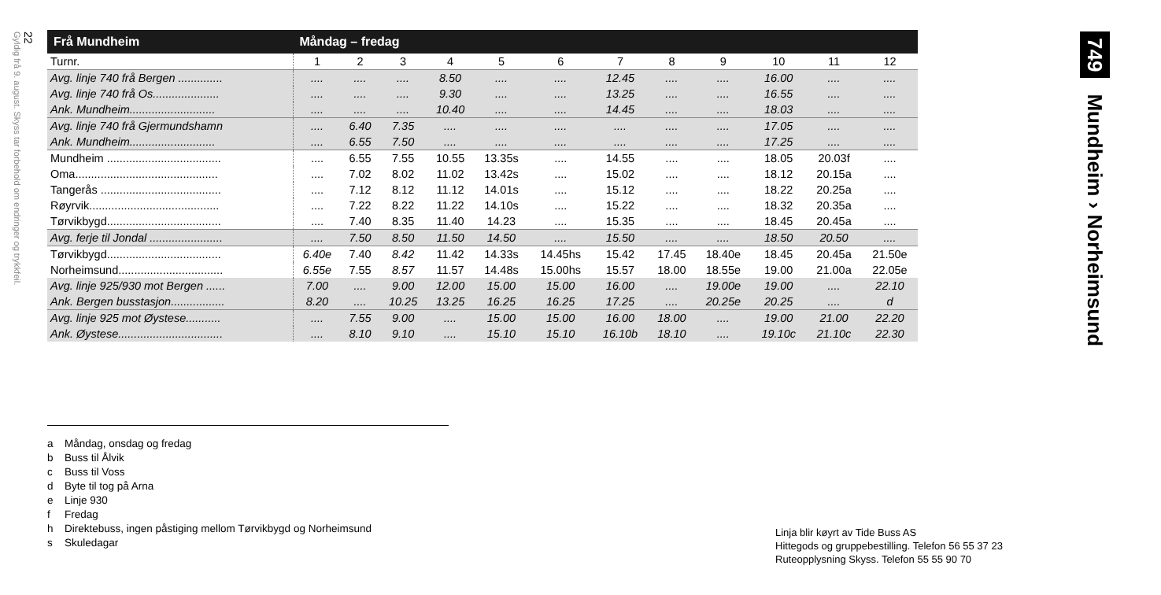22
Gyldig frå 9. august. Skyss tar forbehold om endringer og trykkfeil.
749 Mundheim › Norheimsund
| Frå Mundheim | Måndag – fredag | | | | | | | | | | | |
| --- | --- | --- | --- | --- | --- | --- | --- | --- | --- | --- | --- | --- |
| Turnr. | 1 | 2 | 3 | 4 | 5 | 6 | 7 | 8 | 9 | 10 | 11 | 12 |
| Avg. linje 740 frå Bergen .............. | .... | .... | .... | 8.50 | .... | .... | 12.45 | .... | .... | 16.00 | .... | .... |
| Avg. linje 740 frå Os..................... | .... | .... | .... | 9.30 | .... | .... | 13.25 | .... | .... | 16.55 | .... | .... |
| Ank. Mundheim........................... | .... | .... | .... | 10.40 | .... | .... | 14.45 | .... | .... | 18.03 | .... | .... |
| Avg. linje 740 frå Gjermundshamn | .... | 6.40 | 7.35 | .... | .... | .... | .... | .... | .... | 17.05 | .... | .... |
| Ank. Mundheim........................... | .... | 6.55 | 7.50 | .... | .... | .... | .... | .... | .... | 17.25 | .... | .... |
| Mundheim .................................... | .... | 6.55 | 7.55 | 10.55 | 13.35s | .... | 14.55 | .... | .... | 18.05 | 20.03f | .... |
| Oma............................................. | .... | 7.02 | 8.02 | 11.02 | 13.42s | .... | 15.02 | .... | .... | 18.12 | 20.15a | .... |
| Tangerås ...................................... | .... | 7.12 | 8.12 | 11.12 | 14.01s | .... | 15.12 | .... | .... | 18.22 | 20.25a | .... |
| Røyrvik......................................... | .... | 7.22 | 8.22 | 11.22 | 14.10s | .... | 15.22 | .... | .... | 18.32 | 20.35a | .... |
| Tørvikbygd.................................... | .... | 7.40 | 8.35 | 11.40 | 14.23 | .... | 15.35 | .... | .... | 18.45 | 20.45a | .... |
| Avg. ferje til Jondal ....................... | .... | 7.50 | 8.50 | 11.50 | 14.50 | .... | 15.50 | .... | .... | 18.50 | 20.50 | .... |
| Tørvikbygd.................................... | 6.40e | 7.40 | 8.42 | 11.42 | 14.33s | 14.45hs | 15.42 | 17.45 | 18.40e | 18.45 | 20.45a | 21.50e |
| Norheimsund................................. | 6.55e | 7.55 | 8.57 | 11.57 | 14.48s | 15.00hs | 15.57 | 18.00 | 18.55e | 19.00 | 21.00a | 22.05e |
| Avg. linje 925/930 mot Bergen ...... | 7.00 | .... | 9.00 | 12.00 | 15.00 | 15.00 | 16.00 | .... | 19.00e | 19.00 | .... | 22.10 |
| Ank. Bergen busstasjon................. | 8.20 | .... | 10.25 | 13.25 | 16.25 | 16.25 | 17.25 | .... | 20.25e | 20.25 | .... | d |
| Avg. linje 925 mot Øystese........... | .... | 7.55 | 9.00 | .... | 15.00 | 15.00 | 16.00 | 18.00 | .... | 19.00 | 21.00 | 22.20 |
| Ank. Øystese................................. | .... | 8.10 | 9.10 | .... | 15.10 | 15.10 | 16.10b | 18.10 | .... | 19.10c | 21.10c | 22.30 |
a Måndag, onsdag og fredag
b Buss til Ålvik
c Buss til Voss
d Byte til tog på Arna
e Linje 930
f Fredag
h Direktebuss, ingen påstiging mellom Tørvikbygd og Norheimsund
s Skuledagar
Linja blir køyrt av Tide Buss AS
Hittegods og gruppebestilling. Telefon 56 55 37 23
Ruteopplysning Skyss. Telefon 55 55 90 70